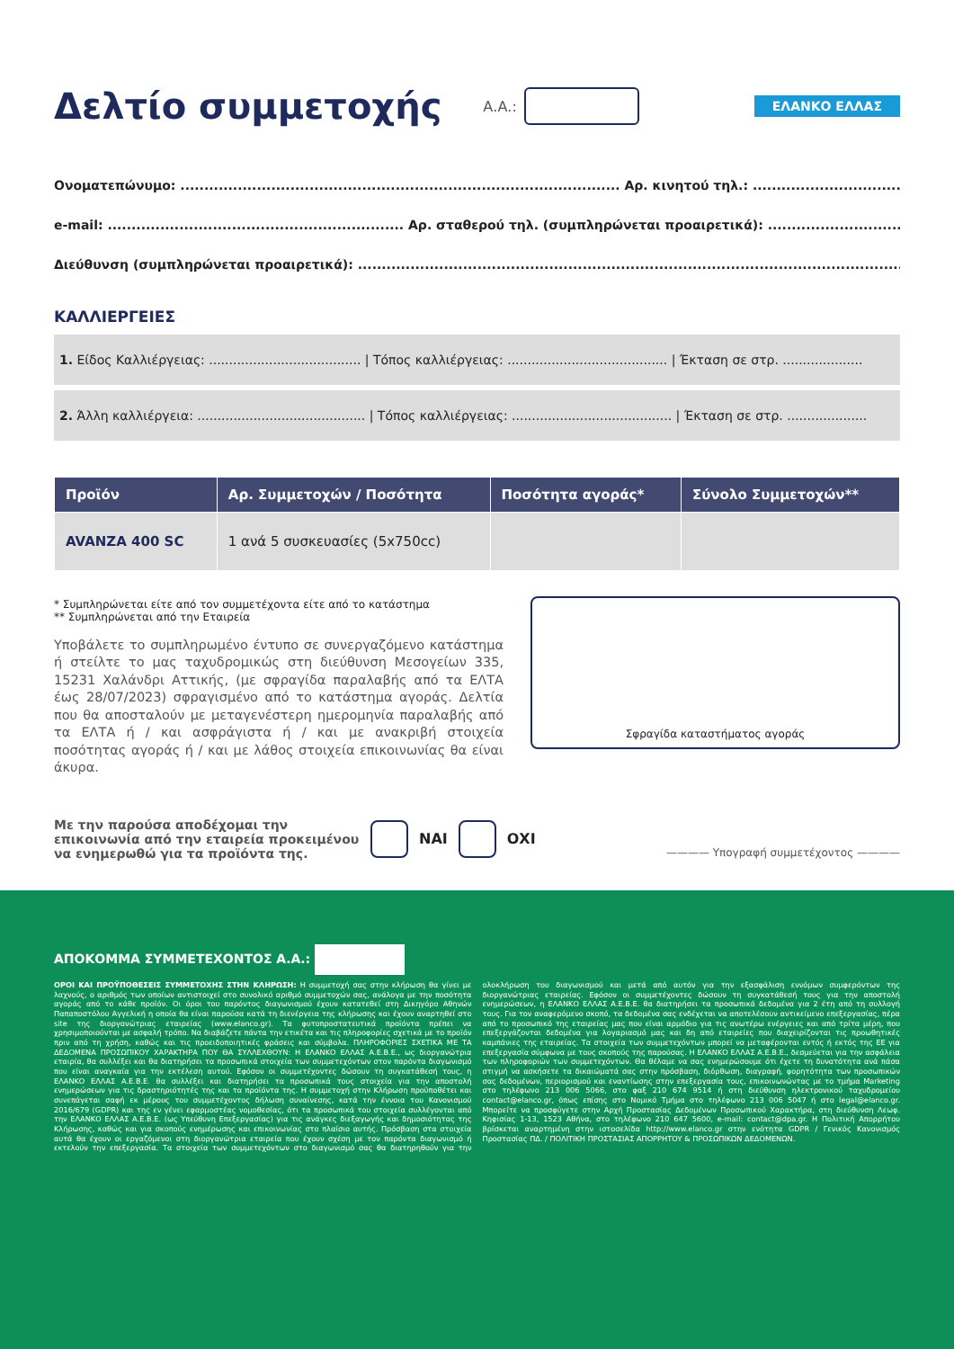Δελτίο συμμετοχής
Α.Α.:
ΕΛΑΝΚΟ ΕΛΛΑΣ
Ονοματεπώνυμο: ............................................................................................ Αρ. κινητού τηλ.: ......................................................
e-mail: .............................................................. Αρ. σταθερού τηλ. (συμπληρώνεται προαιρετικά): ..................................................
Διεύθυνση (συμπληρώνεται προαιρετικά): ..................................................................................................................
ΚΑΛΛΙΕΡΓΕΙΕΣ
1. Είδος Καλλιέργειας: ...................................... | Τόπος καλλιέργειας: ........................................ | Έκταση σε στρ. ....................
2. Άλλη καλλιέργεια: .......................................... | Τόπος καλλιέργειας: ........................................ | Έκταση σε στρ. ....................
| Προϊόν | Αρ. Συμμετοχών / Ποσότητα | Ποσότητα αγοράς* | Σύνολο Συμμετοχών** |
| --- | --- | --- | --- |
| AVANZA 400 SC | 1 ανά 5 συσκευασίες (5x750cc) | | |
* Συμπληρώνεται είτε από τον συμμετέχοντα είτε από το κατάστημα
** Συμπληρώνεται από την Εταιρεία
Υποβάλετε το συμπληρωμένο έντυπο σε συνεργαζόμενο κατάστημα ή στείλτε το μας ταχυδρομικώς στη διεύθυνση Μεσογείων 335, 15231 Χαλάνδρι Αττικής, (με σφραγίδα παραλαβής από τα ΕΛΤΑ έως 28/07/2023) σφραγισμένο από το κατάστημα αγοράς. Δελτία που θα αποσταλούν με μεταγενέστερη ημερομηνία παραλαβής από τα ΕΛΤΑ ή / και ασφράγιστα ή / και με ανακριβή στοιχεία ποσότητας αγοράς ή / και με λάθος στοιχεία επικοινωνίας θα είναι άκυρα.
Σφραγίδα καταστήματος αγοράς
Με την παρούσα αποδέχομαι την επικοινωνία από την εταιρεία προκειμένου να ενημερωθώ για τα προϊόντα της.
ΝΑΙ ΟΧΙ ———— Υπογραφή συμμετέχοντος ————
ΑΠΟΚΟΜΜΑ ΣΥΜΜΕΤΕΧΟΝΤΟΣ Α.Α.:
ΟΡΟΙ ΚΑΙ ΠΡΟΫΠΟΘΕΣΕΙΣ ΣΥΜΜΕΤΟΧΗΣ ΣΤΗΝ ΚΛΗΡΩΣΗ: Η συμμετοχή σας στην κλήρωση θα γίνει με λαχνούς, ο αριθμός των οποίων αντιστοιχεί στο συνολικό αριθμό συμμετοχών σας, ανάλογα με την ποσότητα αγοράς από το κάθε προϊόν. Οι όροι του παρόντος διαγωνισμού έχουν κατατεθεί στη Δικηγόρο Αθηνών Παπαποστόλου Αγγελική η οποία θα είναι παρούσα κατά τη διενέργεια της κλήρωσης και έχουν αναρτηθεί στο site της διοργανώτριας εταιρείας (www.elanco.gr). Τα φυτοπροστατευτικά προϊόντα πρέπει να χρησιμοποιούνται με ασφαλή τρόπο. Να διαβάζετε πάντα την ετικέτα και τις πληροφορίες σχετικά με το προϊόν πριν από τη χρήση, καθώς και τις προειδοποιητικές φράσεις και σύμβολα. ΠΛΗΡΟΦΟΡΙΕΣ ΣΧΕΤΙΚΑ ΜΕ ΤΑ ΔΕΔΟΜΕΝΑ ΠΡΟΣΩΠΙΚΟΥ ΧΑΡΑΚΤΗΡΑ ΠΟΥ ΘΑ ΣΥΛΛΕΧΘΟΥΝ: Η ΕΛΑΝΚΟ ΕΛΛΑΣ Α.Ε.Β.Ε., ως διοργανώτρια εταιρία, θα συλλέξει και θα διατηρήσει τα προσωπικά στοιχεία των συμμετεχόντων στον παρόντα διαγωνισμό που είναι αναγκαία για την εκτέλεση αυτού. Εφόσον οι συμμετέχοντες δώσουν τη συγκατάθεσή τους, η ΕΛΑΝΚΟ ΕΛΛΑΣ Α.Ε.Β.Ε. θα συλλέξει και διατηρήσει τα προσωπικά τους στοιχεία για την αποστολή ενημερώσεων για τις δραστηριότητές της και τα προϊόντα της. Η συμμετοχή στην Κλήρωση προϋποθέτει και συνεπάγεται σαφή εκ μέρους του συμμετέχοντος δήλωση συναίνεσης, κατά την έννοια του Κανονισμού 2016/679 (GDPR) και της εν γένει εφαρμοστέας νομοθεσίας, ότι τα προσωπικά του στοιχεία συλλέγονται από την ΕΛΑΝΚΟ ΕΛΛΑΣ Α.Ε.Β.Ε. (ως Υπεύθυνη Επεξεργασίας) για τις ανάγκες διεξαγωγής και δημοσιότητας της Κλήρωσης, καθώς και για σκοπούς ενημέρωσης και επικοινωνίας στο πλαίσιο αυτής. Πρόσβαση στα στοιχεία αυτά θα έχουν οι εργαζόμενοι στη διοργανώτρια εταιρεία που έχουν σχέση με τον παρόντα διαγωνισμό ή εκτελούν την επεξεργασία. Τα στοιχεία των συμμετεχόντων στο διαγωνισμό σας θα διατηρηθούν για την ολοκλήρωση του διαγωνισμού και μετά από αυτόν για την εξασφάλιση εννόμων συμφερόντων της διοργανώτριας εταιρείας. Εφόσον οι συμμετέχοντες δώσουν τη συγκατάθεσή τους για την αποστολή ενημερώσεων, η ΕΛΑΝΚΟ ΕΛΛΑΣ Α.Ε.Β.Ε. θα διατηρήσει τα προσωπικά δεδομένα για 2 έτη από τη συλλογή τους. Για τον αναφερόμενο σκοπό, τα δεδομένα σας ενδέχεται να αποτελέσουν αντικείμενο επεξεργασίας, πέρα από το προσωπικό της εταιρείας μας που είναι αρμόδιο για τις ανωτέρω ενέργειες και από τρίτα μέρη, που επεξεργάζονται δεδομένα για λογαριασμό μας και δη από εταιρείες που διαχειρίζονται τις προωθητικές καμπάνιες της εταιρείας. Τα στοιχεία των συμμετεχόντων μπορεί να μεταφέρονται εντός ή εκτός της ΕΕ για επεξεργασία σύμφωνα με τους σκοπούς της παρούσας. Η ΕΛΑΝΚΟ ΕΛΛΑΣ Α.Ε.Β.Ε., δεσμεύεται για την ασφάλεια των πληροφοριών των συμμετεχόντων. Θα θέλαμε να σας ενημερώσουμε ότι έχετε τη δυνατότητα ανά πάσα στιγμή να ασκήσετε τα δικαιώματά σας στην πρόσβαση, διόρθωση, διαγραφή, φορητότητα των προσωπικών σας δεδομένων, περιορισμού και εναντίωσης στην επεξεργασία τους, επικοινωνώντας με το τμήμα Marketing στο τηλέφωνο 213 006 5066, στο φαξ 210 674 9514 ή στη διεύθυνση ηλεκτρονικού ταχυδρομείου contact@elanco.gr, όπως επίσης στο Νομικό Τμήμα στο τηλέφωνο 213 006 5047 ή στο legal@elanco.gr. Μπορείτε να προσφύγετε στην Αρχή Προστασίας Δεδομένων Προσωπικού Χαρακτήρα, στη διεύθυνση Λεωφ. Κηφισίας 1-13, 1523 Αθήνα, στο τηλέφωνο 210 647 5600, e-mail: contact@dpa.gr. Η Πολιτική Απορρήτου βρίσκεται αναρτημένη στην ιστοσελίδα http://www.elanco.gr στην ενότητα GDPR / Γενικός Κανονισμός Προστασίας ΠΔ. / ΠΟΛΙΤΙΚΗ ΠΡΟΣΤΑΣΙΑΣ ΑΠΟΡΡΗΤΟΥ & ΠΡΟΣΩΠΙΚΩΝ ΔΕΔΟΜΕΝΩΝ.